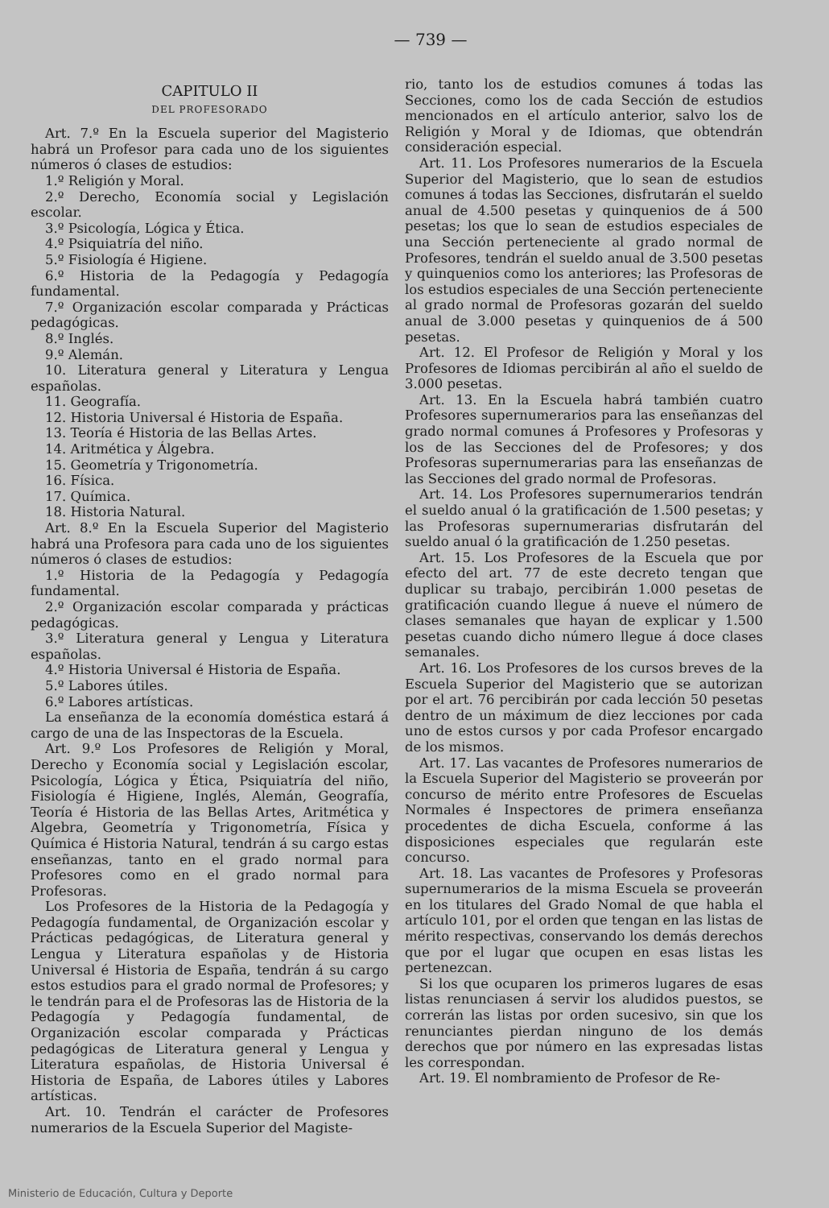— 739 —
CAPITULO II
DEL PROFESORADO
Art. 7.º En la Escuela superior del Magisterio habrá un Profesor para cada uno de los siguientes números ó clases de estudios:
1.º Religión y Moral.
2.º Derecho, Economía social y Legislación escolar.
3.º Psicología, Lógica y Ética.
4.º Psiquiatría del niño.
5.º Fisiología é Higiene.
6.º Historia de la Pedagogía y Pedagogía fundamental.
7.º Organización escolar comparada y Prácticas pedagógicas.
8.º Inglés.
9.º Alemán.
10. Literatura general y Literatura y Lengua españolas.
11. Geografía.
12. Historia Universal é Historia de España.
13. Teoría é Historia de las Bellas Artes.
14. Aritmética y Álgebra.
15. Geometría y Trigonometría.
16. Física.
17. Química.
18. Historia Natural.
Art. 8.º En la Escuela Superior del Magisterio habrá una Profesora para cada uno de los siguientes números ó clases de estudios:
1.º Historia de la Pedagogía y Pedagogía fundamental.
2.º Organización escolar comparada y prácticas pedagógicas.
3.º Literatura general y Lengua y Literatura españolas.
4.º Historia Universal é Historia de España.
5.º Labores útiles.
6.º Labores artísticas.
La enseñanza de la economía doméstica estará á cargo de una de las Inspectoras de la Escuela.
Art. 9.º Los Profesores de Religión y Moral, Derecho y Economía social y Legislación escolar, Psicología, Lógica y Ética, Psiquiatría del niño, Fisiología é Higiene, Inglés, Alemán, Geografía, Teoría é Historia de las Bellas Artes, Aritmética y Algebra, Geometría y Trigonometría, Física y Química é Historia Natural, tendrán á su cargo estas enseñanzas, tanto en el grado normal para Profesores como en el grado normal para Profesoras.
Los Profesores de la Historia de la Pedagogía y Pedagogía fundamental, de Organización escolar y Prácticas pedagógicas, de Literatura general y Lengua y Literatura españolas y de Historia Universal é Historia de España, tendrán á su cargo estos estudios para el grado normal de Profesores; y le tendrán para el de Profesoras las de Historia de la Pedagogía y Pedagogía fundamental, de Organización escolar comparada y Prácticas pedagógicas de Literatura general y Lengua y Literatura españolas, de Historia Universal é Historia de España, de Labores útiles y Labores artísticas.
Art. 10. Tendrán el carácter de Profesores numerarios de la Escuela Superior del Magiste-
rio, tanto los de estudios comunes á todas las Secciones, como los de cada Sección de estudios mencionados en el artículo anterior, salvo los de Religión y Moral y de Idiomas, que obtendrán consideración especial.
Art. 11. Los Profesores numerarios de la Escuela Superior del Magisterio, que lo sean de estudios comunes á todas las Secciones, disfrutarán el sueldo anual de 4.500 pesetas y quinquenios de á 500 pesetas; los que lo sean de estudios especiales de una Sección perteneciente al grado normal de Profesores, tendrán el sueldo anual de 3.500 pesetas y quinquenios como los anteriores; las Profesoras de los estudios especiales de una Sección perteneciente al grado normal de Profesoras gozarán del sueldo anual de 3.000 pesetas y quinquenios de á 500 pesetas.
Art. 12. El Profesor de Religión y Moral y los Profesores de Idiomas percibirán al año el sueldo de 3.000 pesetas.
Art. 13. En la Escuela habrá también cuatro Profesores supernumerarios para las enseñanzas del grado normal comunes á Profesores y Profesoras y los de las Secciones del de Profesores; y dos Profesoras supernumerarias para las enseñanzas de las Secciones del grado normal de Profesoras.
Art. 14. Los Profesores supernumerarios tendrán el sueldo anual ó la gratificación de 1.500 pesetas; y las Profesoras supernumerarias disfrutarán del sueldo anual ó la gratificación de 1.250 pesetas.
Art. 15. Los Profesores de la Escuela que por efecto del art. 77 de este decreto tengan que duplicar su trabajo, percibirán 1.000 pesetas de gratificación cuando llegue á nueve el número de clases semanales que hayan de explicar y 1.500 pesetas cuando dicho número llegue á doce clases semanales.
Art. 16. Los Profesores de los cursos breves de la Escuela Superior del Magisterio que se autorizan por el art. 76 percibirán por cada lección 50 pesetas dentro de un máximum de diez lecciones por cada uno de estos cursos y por cada Profesor encargado de los mismos.
Art. 17. Las vacantes de Profesores numerarios de la Escuela Superior del Magisterio se proveerán por concurso de mérito entre Profesores de Escuelas Normales é Inspectores de primera enseñanza procedentes de dicha Escuela, conforme á las disposiciones especiales que regularán este concurso.
Art. 18. Las vacantes de Profesores y Profesoras supernumerarios de la misma Escuela se proveerán en los titulares del Grado Nomal de que habla el artículo 101, por el orden que tengan en las listas de mérito respectivas, conservando los demás derechos que por el lugar que ocupen en esas listas les pertenezcan.
Si los que ocuparen los primeros lugares de esas listas renunciasen á servir los aludidos puestos, se correrán las listas por orden sucesivo, sin que los renunciantes pierdan ninguno de los demás derechos que por número en las expresadas listas les correspondan.
Art. 19. El nombramiento de Profesor de Re-
Ministerio de Educación, Cultura y Deporte